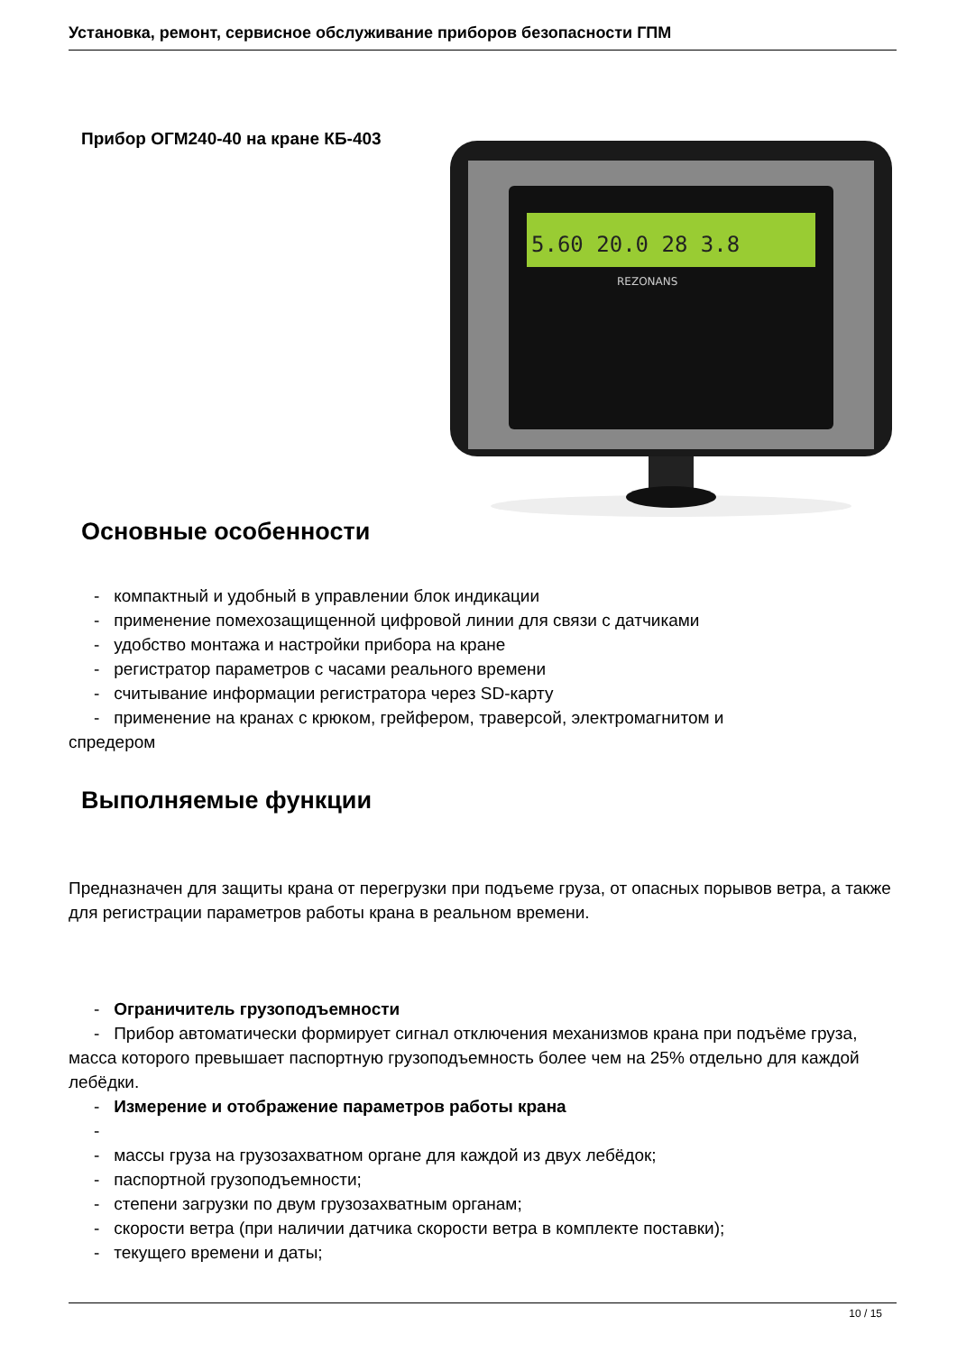Установка, ремонт, сервисное обслуживание приборов безопасности ГПМ
Прибор ОГМ240-40 на кране КБ-403
5.60 20.0 28 3.8
REZONANS
Основные особенности
- компактный и удобный в управлении блок индикации
- применение помехозащищенной цифровой линии для связи с датчиками
- удобство монтажа и настройки прибора на кране
- регистратор параметров с часами реального времени
- считывание информации регистратора через SD-карту
- применение на кранах с крюком, грейфером, траверсой, электромагнитом и
спредером
Выполняемые функции
Предназначен для защиты крана от перегрузки при подъеме груза, от опасных порывов ветра, а также для регистрации параметров работы крана в реальном времени.
- Ограничитель грузоподъемности
- Прибор автоматически формирует сигнал отключения механизмов крана при подъёме груза, масса которого превышает паспортную грузоподъемность более чем на 25% отдельно для каждой лебёдки.
- Измерение и отображение параметров работы крана
-
- массы груза на грузозахватном органе для каждой из двух лебёдок;
- паспортной грузоподъемности;
- степени загрузки по двум грузозахватным органам;
- скорости ветра (при наличии датчика скорости ветра в комплекте поставки);
- текущего времени и даты;
10 / 15